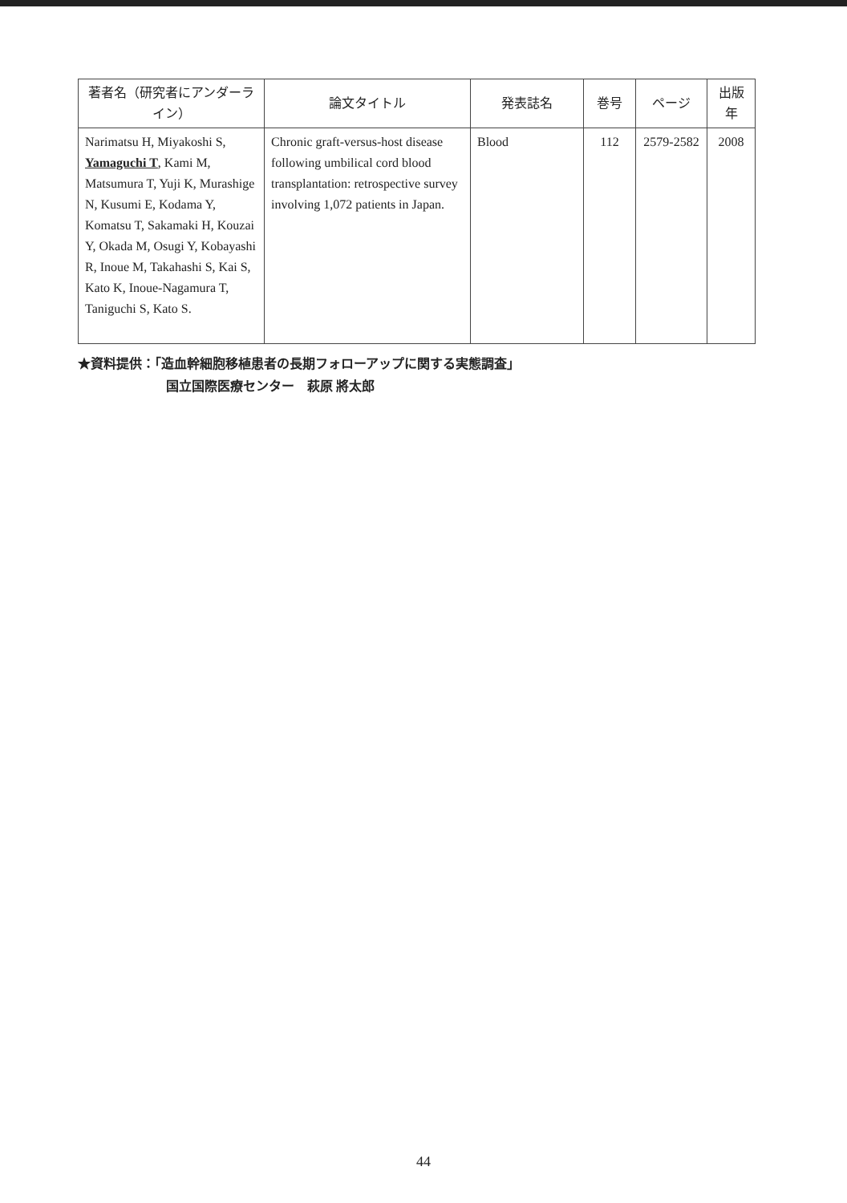| 著者名（研究者にアンダーライン） | 論文タイトル | 発表誌名 | 巻号 | ページ | 出版年 |
| --- | --- | --- | --- | --- | --- |
| Narimatsu H, Miyakoshi S, Yamaguchi T , Kami M, Matsumura T, Yuji K, Murashige N, Kusumi E, Kodama Y, Komatsu T, Sakamaki H, Kouzai Y, Okada M, Osugi Y, Kobayashi R, Inoue M, Takahashi S, Kai S, Kato K, Inoue-Nagamura T, Taniguchi S, Kato S. | Chronic graft-versus-host disease following umbilical cord blood transplantation: retrospective survey involving 1,072 patients in Japan. | Blood | 112 | 2579-2582 | 2008 |
★資料提供：「造血幹細胞移植患者の長期フォローアップに関する実態調査」
国立国際医療センター　萩原 將太郎
44